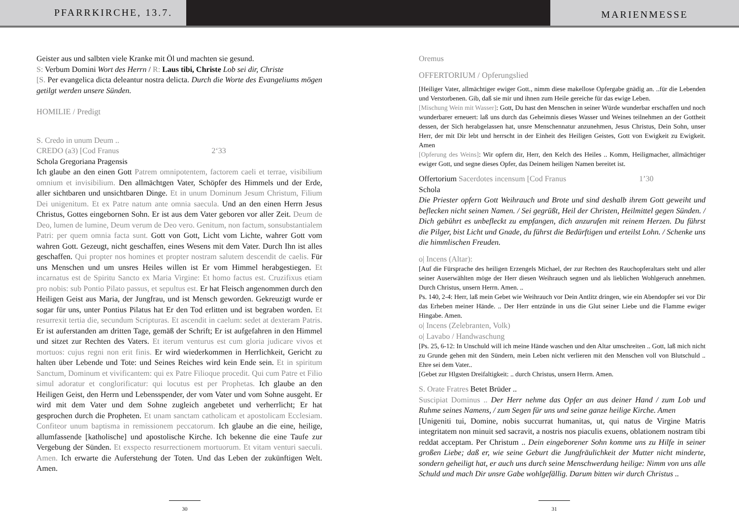PFARRKIRCHE, 13.7.
MARIENMESSE
Geister aus und salbten viele Kranke mit Öl und machten sie gesund.
S: Verbum Domini Wort des Herrn / R: Laus tibi, Christe Lob sei dir, Christe
[S. Per evangelica dicta deleantur nostra delicta. Durch die Worte des Evangeliums mögen getilgt werden unsere Sünden.
HOMILIE / Predigt
S. Credo in unum Deum ..
CREDO (a3) [Cod Franus 2‘33
Schola Gregoriana Pragensis
Ich glaube an den einen Gott Patrem omnipotentem, factorem caeli et terrae, visibilium omnium et invisibilium. Den allmächtgen Vater, Schöpfer des Himmels und der Erde, aller sichtbaren und unsichtbaren Dinge. Et in unum Dominum Jesum Christum, Filium Dei unigenitum. Et ex Patre natum ante omnia saecula. Und an den einen Herrn Jesus Christus, Gottes eingebornen Sohn. Er ist aus dem Vater geboren vor aller Zeit. Deum de Deo, lumen de lumine, Deum verum de Deo vero. Genitum, non factum, sonsubstantialem Patri: per quem omnia facta sunt. Gott von Gott, Licht vom Lichte, wahrer Gott vom wahren Gott. Gezeugt, nicht geschaffen, eines Wesens mit dem Vater. Durch Ihn ist alles geschaffen. Qui propter nos homines et propter nostram salutem descendit de caelis. Für uns Menschen und um unsres Heiles willen ist Er vom Himmel herabgestiegen. Et incarnatus est de Spiritu Sancto ex Maria Virgine: Et homo factus est. Cruzifixus etiam pro nobis: sub Pontio Pilato passus, et sepultus est. Er hat Fleisch angenommen durch den Heiligen Geist aus Maria, der Jungfrau, und ist Mensch geworden. Gekreuzigt wurde er sogar für uns, unter Pontius Pilatus hat Er den Tod erlitten und ist begraben worden. Et resurrexit tertia die, secundum Scripturas. Et ascendit in caelum: sedet at dexteram Patris. Er ist auferstanden am dritten Tage, gemäß der Schrift; Er ist aufgefahren in den Himmel und sitzet zur Rechten des Vaters. Et iterum venturus est cum gloria judicare vivos et mortuos: cujus regni non erit finis. Er wird wiederkommen in Herrlichkeit, Gericht zu halten über Lebende und Tote: und Seines Reiches wird kein Ende sein. Et in spiritum Sanctum, Dominum et vivificantem: qui ex Patre Filioque procedit. Qui cum Patre et Filio simul adoratur et conglorificatur: qui locutus est per Prophetas. Ich glaube an den Heiligen Geist, den Herrn und Lebensspender, der vom Vater und vom Sohne ausgeht. Er wird mit dem Vater und dem Sohne zugleich angebetet und verherrlicht; Er hat gesprochen durch die Propheten. Et unam sanctam catholicam et apostolicam Ecclesiam. Confiteor unum baptisma in remissionem peccatorum. Ich glaube an die eine, heilige, allumfassende [katholische] und apostolische Kirche. Ich bekenne die eine Taufe zur Vergebung der Sünden. Et exspecto resurrectionem mortuorum. Et vitam venturi saeculi. Amen. Ich erwarte die Auferstehung der Toten. Und das Leben der zukünftigen Welt. Amen.
30
Oremus
OFFERTORIUM / Opferungslied
[Heiliger Vater, allmächtiger ewiger Gott., nimm diese makellose Opfergabe gnädig an. ..für die Lebenden und Verstorbenen. Gib, daß sie mir und ihnen zum Heile gereiche für das ewige Leben.
[Mischung Wein mit Wasser]: Gott, Du hast den Menschen in seiner Würde wunderbar erschaffen und noch wunderbarer erneuert: laß uns durch das Geheimnis dieses Wasser und Weines teilnehmen an der Gottheit dessen, der Sich herabgelassen hat, unsre Menschennatur anzunehmen, Jesus Christus, Dein Sohn, unser Herr, der mit Dir lebt und herrscht in der Einheit des Heiligen Geistes, Gott von Ewigkeit zu Ewigkeit. Amen
[Opferung des Weins]: Wir opfern dir, Herr, den Kelch des Heiles .. Komm, Heiligmacher, allmächtiger ewiger Gott, und segne dieses Opfer, das Deinem heiligen Namen bereitet ist.
Offertorium Sacerdotes incensum [Cod Franus 1’30
Schola
Die Priester opfern Gott Weihrauch und Brote und sind deshalb ihrem Gott geweiht und beflecken nicht seinen Namen. / Sei gegrüßt, Heil der Christen, Heilmittel gegen Sünden. / Dich gebührt es unbefleckt zu empfangen, dich anzurufen mit reinem Herzen. Du führst die Pilger, bist Licht und Gnade, du führst die Bedürftigen und erteilst Lohn. / Schenke uns die himmlischen Freuden.
o| Incens (Altar):
[Auf die Fürsprache des heiligen Erzengels Michael, der zur Rechten des Rauchopferaltars steht und aller seiner Auserwählten möge der Herr diesen Weihrauch segnen und als lieblichen Wohlgeruch annehmen. Durch Christus, unsern Herrn. Amen. ..
Ps. 140, 2-4: Herr, laß mein Gebet wie Weihrauch vor Dein Antlitz dringen, wie ein Abendopfer sei vor Dir das Erheben meiner Hände. .. Der Herr entzünde in uns die Glut seiner Liebe und die Flamme ewiger Hingabe. Amen.
o| Incens (Zelebranten, Volk)
o| Lavabo / Handwaschung
[Ps. 25, 6-12: In Unschuld will ich meine Hände waschen und den Altar umschreiten .. Gott, laß mich nicht zu Grunde gehen mit den Sündern, mein Leben nicht verlieren mit den Menschen voll von Blutschuld .. Ehre sei dem Vater..
[Gebet zur Hlgsten Dreifaltigkeit: .. durch Christus, unsern Herrn. Amen.
S. Orate Fratres Betet Brüder ..
Suscipiat Dominus .. Der Herr nehme das Opfer an aus deiner Hand / zum Lob und Ruhme seines Namens, / zum Segen für uns und seine ganze heilige Kirche. Amen
[Unigeniti tui, Domine, nobis succurrat humanitas, ut, qui natus de Virgine Matris integritatem non minuit sed sacravit, a nostris nos piaculis exuens, oblationem nostram tibi reddat acceptam. Per Christum .. Dein eingeborener Sohn komme uns zu Hilfe in seiner großen Liebe; daß er, wie seine Geburt die Jungfräulichkeit der Mutter nicht minderte, sondern geheiligt hat, er auch uns durch seine Menschwerdung heilige: Nimm von uns alle Schuld und mach Dir unsre Gabe wohlgefällig. Darum bitten wir durch Christus ..
31